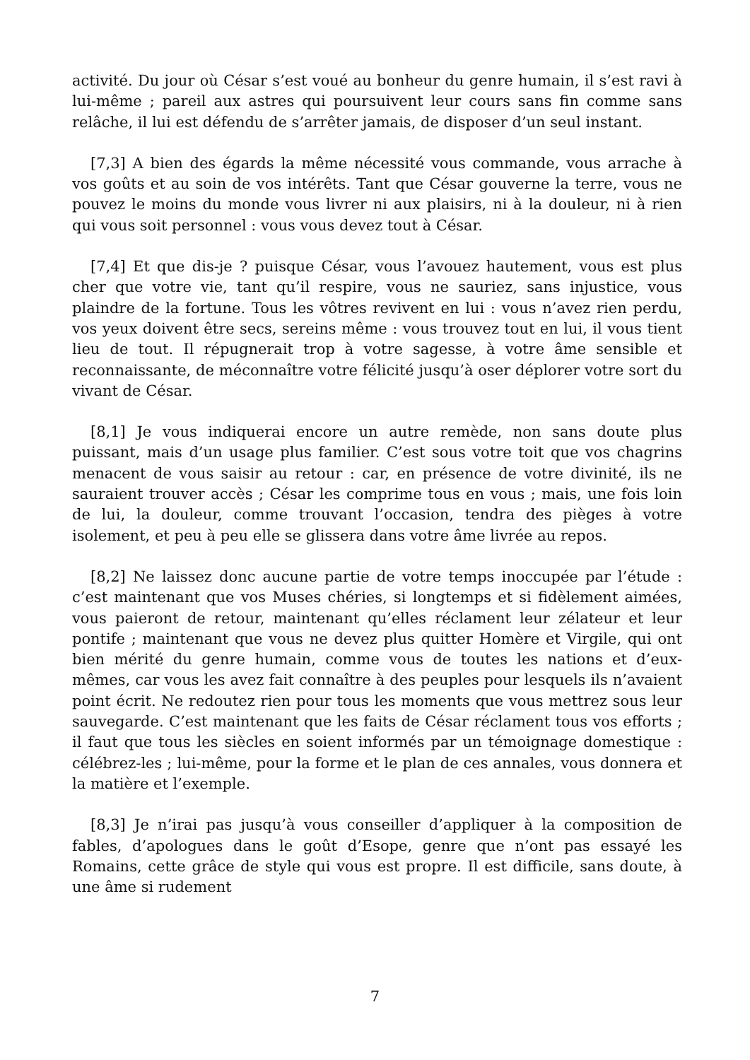activité. Du jour où César s’est voué au bonheur du genre humain, il s’est ravi à lui-même ; pareil aux astres qui poursuivent leur cours sans fin comme sans relâche, il lui est défendu de s’arrêter jamais, de disposer d’un seul instant.
[7,3] A bien des égards la même nécessité vous commande, vous arrache à vos goûts et au soin de vos intérêts. Tant que César gouverne la terre, vous ne pouvez le moins du monde vous livrer ni aux plaisirs, ni à la douleur, ni à rien qui vous soit personnel : vous vous devez tout à César.
[7,4] Et que dis-je ? puisque César, vous l’avouez hautement, vous est plus cher que votre vie, tant qu’il respire, vous ne sauriez, sans injustice, vous plaindre de la fortune. Tous les vôtres revivent en lui : vous n’avez rien perdu, vos yeux doivent être secs, sereins même : vous trouvez tout en lui, il vous tient lieu de tout. Il répugnerait trop à votre sagesse, à votre âme sensible et reconnaissante, de méconnaître votre félicité jusqu’à oser déplorer votre sort du vivant de César.
[8,1] Je vous indiquerai encore un autre remède, non sans doute plus puissant, mais d’un usage plus familier. C’est sous votre toit que vos chagrins menacent de vous saisir au retour : car, en présence de votre divinité, ils ne sauraient trouver accès ; César les comprime tous en vous ; mais, une fois loin de lui, la douleur, comme trouvant l’occasion, tendra des pièges à votre isolement, et peu à peu elle se glissera dans votre âme livrée au repos.
[8,2] Ne laissez donc aucune partie de votre temps inoccupée par l’étude : c’est maintenant que vos Muses chéries, si longtemps et si fidèlement aimées, vous paieront de retour, maintenant qu’elles réclament leur zélateur et leur pontife ; maintenant que vous ne devez plus quitter Homère et Virgile, qui ont bien mérité du genre humain, comme vous de toutes les nations et d’eux-mêmes, car vous les avez fait connaître à des peuples pour lesquels ils n’avaient point écrit. Ne redoutez rien pour tous les moments que vous mettrez sous leur sauvegarde. C’est maintenant que les faits de César réclament tous vos efforts ; il faut que tous les siècles en soient informés par un témoignage domestique : célébrez-les ; lui-même, pour la forme et le plan de ces annales, vous donnera et la matière et l’exemple.
[8,3] Je n’irai pas jusqu’à vous conseiller d’appliquer à la composition de fables, d’apologues dans le goût d’Esope, genre que n’ont pas essayé les Romains, cette grâce de style qui vous est propre. Il est difficile, sans doute, à une âme si rudement
7